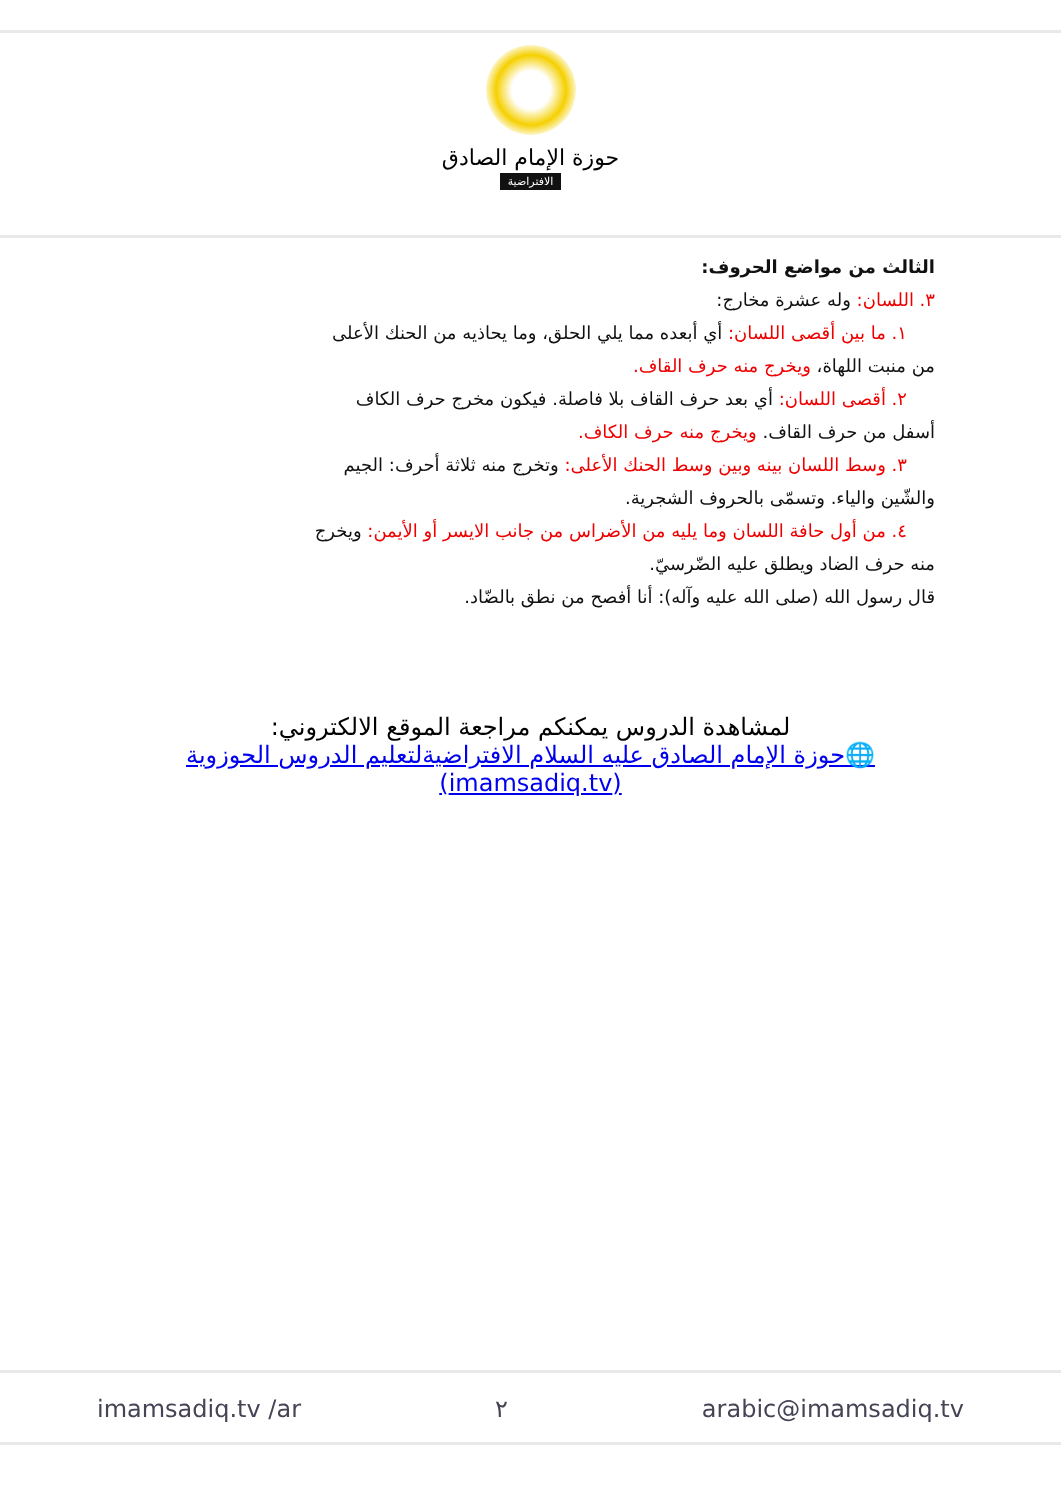حوزة الإمام الصادق
الافتراضية
الثالث من مواضع الحروف:
٣. اللسان: وله عشرة مخارج:
١. ما بين أقصى اللسان: أي أبعده مما يلي الحلق، وما يحاذيه من الحنك الأعلى
من منبت اللهاة، ويخرج منه حرف القاف.
٢. أقصى اللسان: أي بعد حرف القاف بلا فاصلة. فيكون مخرج حرف الكاف
أسفل من حرف القاف. ويخرج منه حرف الكاف.
٣. وسط اللسان بينه وبين وسط الحنك الأعلى: وتخرج منه ثلاثة أحرف: الجيم
والشّين والياء. وتسمّى بالحروف الشجرية.
٤. من أول حافة اللسان وما يليه من الأضراس من جانب الايسر أو الأيمن: ويخرج
منه حرف الضاد ويطلق عليه الضّرسيّ.
قال رسول الله (صلى الله عليه وآله): أنا أفصح من نطق بالضّاد.
لمشاهدة الدروس يمكنكم مراجعة الموقع الالكتروني:
🌐حوزة الإمام الصادق عليه السلام الافتراضيةلتعليم الدروس الحوزوية (imamsadiq.tv)
imamsadiq.tv /ar ٢ arabic@imamsadiq.tv